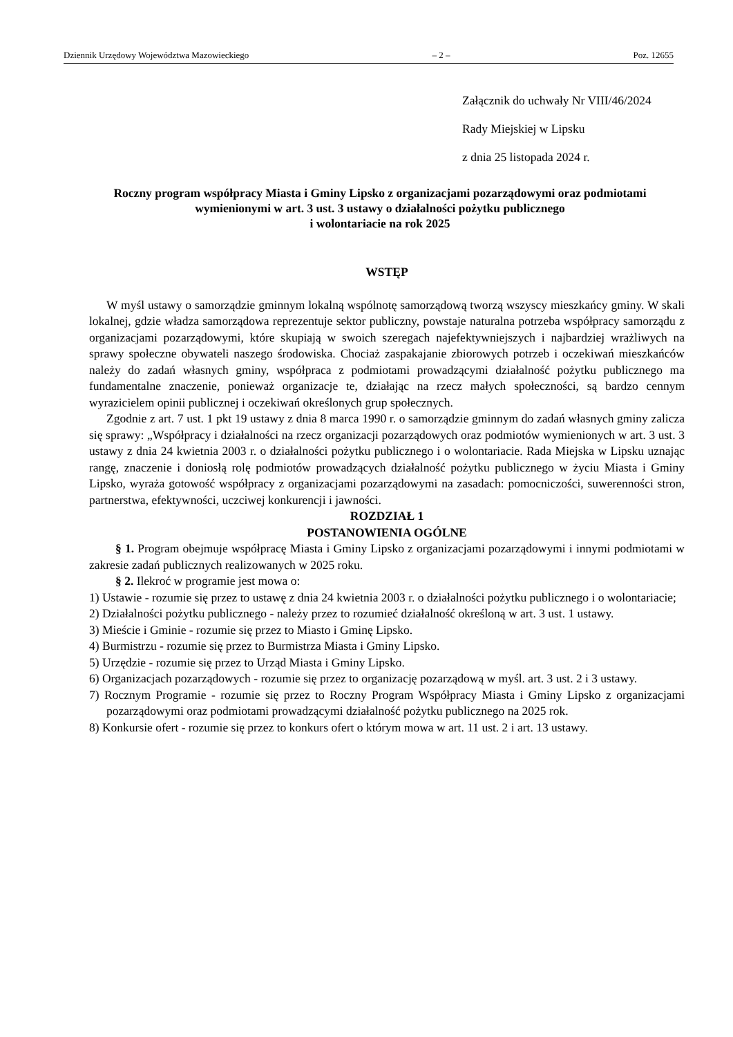Dziennik Urzędowy Województwa Mazowieckiego – 2 – Poz. 12655
Załącznik do uchwały Nr VIII/46/2024
Rady Miejskiej w Lipsku
z dnia 25 listopada 2024 r.
Roczny program współpracy Miasta i Gminy Lipsko z organizacjami pozarządowymi oraz podmiotami wymienionymi w art. 3 ust. 3 ustawy o działalności pożytku publicznego
i wolontariacie na rok 2025
WSTĘP
W myśl ustawy o samorządzie gminnym lokalną wspólnotę samorządową tworzą wszyscy mieszkańcy gminy. W skali lokalnej, gdzie władza samorządowa reprezentuje sektor publiczny, powstaje naturalna potrzeba współpracy samorządu z organizacjami pozarządowymi, które skupiają w swoich szeregach najefektywniejszych i najbardziej wrażliwych na sprawy społeczne obywateli naszego środowiska. Chociaż zaspakajanie zbiorowych potrzeb i oczekiwań mieszkańców należy do zadań własnych gminy, współpraca z podmiotami prowadzącymi działalność pożytku publicznego ma fundamentalne znaczenie, ponieważ organizacje te, działając na rzecz małych społeczności, są bardzo cennym wyrazicielem opinii publicznej i oczekiwań określonych grup społecznych.
Zgodnie z art. 7 ust. 1 pkt 19 ustawy z dnia 8 marca 1990 r. o samorządzie gminnym do zadań własnych gminy zalicza się sprawy: „Współpracy i działalności na rzecz organizacji pozarządowych oraz podmiotów wymienionych w art. 3 ust. 3 ustawy z dnia 24 kwietnia 2003 r. o działalności pożytku publicznego i o wolontariacie. Rada Miejska w Lipsku uznając rangę, znaczenie i doniosłą rolę podmiotów prowadzących działalność pożytku publicznego w życiu Miasta i Gminy Lipsko, wyraża gotowość współpracy z organizacjami pozarządowymi na zasadach: pomocniczości, suwerenności stron, partnerstwa, efektywności, uczciwej konkurencji i jawności.
ROZDZIAŁ 1
POSTANOWIENIA OGÓLNE
§ 1. Program obejmuje współpracę Miasta i Gminy Lipsko z organizacjami pozarządowymi i innymi podmiotami w zakresie zadań publicznych realizowanych w 2025 roku.
§ 2. Ilekroć w programie jest mowa o:
1) Ustawie - rozumie się przez to ustawę z dnia 24 kwietnia 2003 r. o działalności pożytku publicznego i o wolontariacie;
2) Działalności pożytku publicznego - należy przez to rozumieć działalność określoną w art. 3 ust. 1 ustawy.
3) Mieście i Gminie - rozumie się przez to Miasto i Gminę Lipsko.
4) Burmistrzu - rozumie się przez to Burmistrza Miasta i Gminy Lipsko.
5) Urzędzie - rozumie się przez to Urząd Miasta i Gminy Lipsko.
6) Organizacjach pozarządowych - rozumie się przez to organizację pozarządową w myśl. art. 3 ust. 2 i 3 ustawy.
7) Rocznym Programie - rozumie się przez to Roczny Program Współpracy Miasta i Gminy Lipsko z organizacjami pozarządowymi oraz podmiotami prowadzącymi działalność pożytku publicznego na 2025 rok.
8) Konkursie ofert - rozumie się przez to konkurs ofert o którym mowa w art. 11 ust. 2 i art. 13 ustawy.